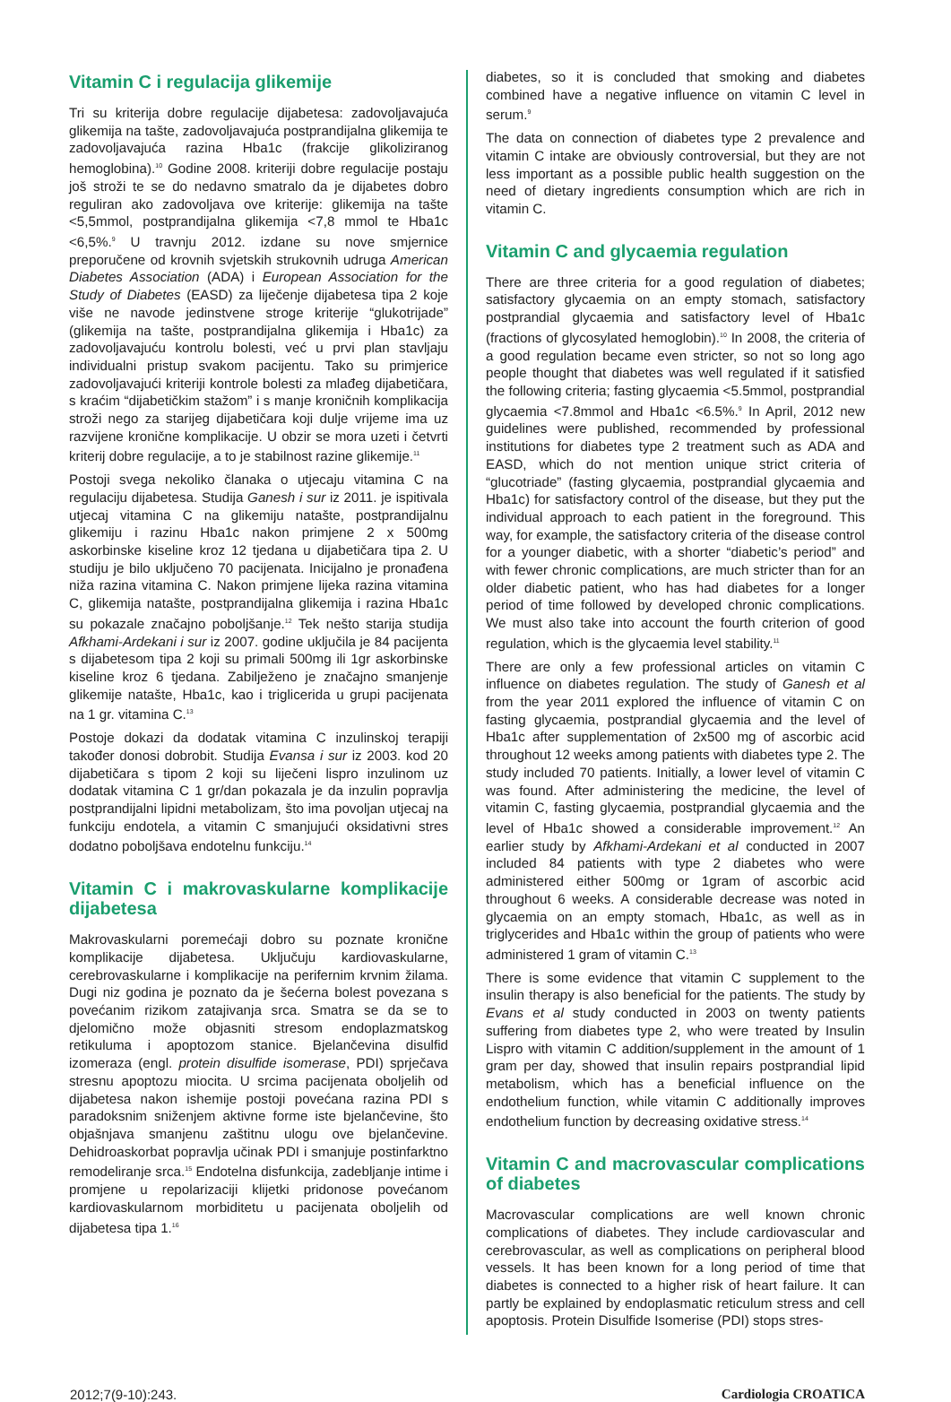Vitamin C i regulacija glikemije
Tri su kriterija dobre regulacije dijabetesa: zadovoljavajuća glikemija na tašte, zadovoljavajuća postprandijalna glikemija te zadovoljavajuća razina Hba1c (frakcije glikoliziranog hemoglobina).<sup>10</sup> Godine 2008. kriteriji dobre regulacije postaju još stroži te se do nedavno smatralo da je dijabetes dobro reguliran ako zadovoljava ove kriterije: glikemija na tašte <5,5mmol, postprandijalna glikemija <7,8 mmol te Hba1c <6,5%.<sup>9</sup> U travnju 2012. izdane su nove smjernice preporučene od krovnih svjetskih strukovnih udruga American Diabetes Association (ADA) i European Association for the Study of Diabetes (EASD) za liječenje dijabetesa tipa 2 koje više ne navode jedinstvene stroge kriterije “glukotrijade” (glikemija na tašte, postprandijalna glikemija i Hba1c) za zadovoljavajuću kontrolu bolesti, već u prvi plan stavljaju individualni pristup svakom pacijentu. Tako su primjerice zadovoljavajući kriteriji kontrole bolesti za mlađeg dijabetičara, s kraćim “dijabetičkim stažom” i s manje kroničnih komplikacija stroži nego za starijeg dijabetičara koji dulje vrijeme ima uz razvijene kronične komplikacije. U obzir se mora uzeti i četvrti kriterij dobre regulacije, a to je stabilnost razine glikemije.<sup>11</sup>
Postoji svega nekoliko članaka o utjecaju vitamina C na regulaciju dijabetesa. Studija Ganesh i sur iz 2011. je ispitivala utjecaj vitamina C na glikemiju natašte, postprandijalnu glikemiju i razinu Hba1c nakon primjene 2 x 500mg askorbinske kiseline kroz 12 tjedana u dijabetičara tipa 2. U studiju je bilo uključeno 70 pacijenata. Inicijalno je pronađena niža razina vitamina C. Nakon primjene lijeka razina vitamina C, glikemija natašte, postprandijalna glikemija i razina Hba1c su pokazale značajno poboljšanje.<sup>12</sup> Tek nešto starija studija Afkhami-Ardekani i sur iz 2007. godine uključila je 84 pacijenta s dijabetesom tipa 2 koji su primali 500mg ili 1gr askorbinske kiseline kroz 6 tjedana. Zabilježeno je značajno smanjenje glikemije natašte, Hba1c, kao i triglicerida u grupi pacijenata na 1 gr. vitamina C.<sup>13</sup>
Postoje dokazi da dodatak vitamina C inzulinskoj terapiji također donosi dobrobit. Studija Evansa i sur iz 2003. kod 20 dijabetičara s tipom 2 koji su liječeni lispro inzulinom uz dodatak vitamina C 1 gr/dan pokazala je da inzulin popravlja postprandijalni lipidni metabolizam, što ima povoljan utjecaj na funkciju endotela, a vitamin C smanjujući oksidativni stres dodatno poboljšava endotelnu funkciju.<sup>14</sup>
Vitamin C i makrovaskularne komplikacije dijabetesa
Makrovaskularni poremećaji dobro su poznate kronične komplikacije dijabetesa. Uključuju kardiovaskularne, cerebrovaskularne i komplikacije na perifernim krvnim žilama. Dugi niz godina je poznato da je šećerna bolest povezana s povećanim rizikom zatajivanja srca. Smatra se da se to djelomično može objasniti stresom endoplazmatskog retikuluma i apoptozom stanice. Bjelančevina disulfid izomeraza (engl. protein disulfide isomerase, PDI) sprječava stresnu apoptozu miocita. U srcima pacijenata oboljelih od dijabetesa nakon ishemije postoji povećana razina PDI s paradoksnim sniženjem aktivne forme iste bjelančevine, što objašnjava smanjenu zaštitnu ulogu ove bjelančevine. Dehidroaskorbat popravlja učinak PDI i smanjuje postinfarktno remodeliranje srca.<sup>15</sup> Endotelna disfunkcija, zadebljanje intime i promjene u repolarizaciji klijetki pridonose povećanom kardiovaskularnom morbiditetu u pacijenata oboljelih od dijabetesa tipa 1.<sup>16</sup>
diabetes, so it is concluded that smoking and diabetes combined have a negative influence on vitamin C level in serum.<sup>9</sup>
The data on connection of diabetes type 2 prevalence and vitamin C intake are obviously controversial, but they are not less important as a possible public health suggestion on the need of dietary ingredients consumption which are rich in vitamin C.
Vitamin C and glycaemia regulation
There are three criteria for a good regulation of diabetes; satisfactory glycaemia on an empty stomach, satisfactory postprandial glycaemia and satisfactory level of Hba1c (fractions of glycosylated hemoglobin).<sup>10</sup> In 2008, the criteria of a good regulation became even stricter, so not so long ago people thought that diabetes was well regulated if it satisfied the following criteria; fasting glycaemia <5.5mmol, postprandial glycaemia <7.8mmol and Hba1c <6.5%.<sup>9</sup> In April, 2012 new guidelines were published, recommended by professional institutions for diabetes type 2 treatment such as ADA and EASD, which do not mention unique strict criteria of “glucotriade” (fasting glycaemia, postprandial glycaemia and Hba1c) for satisfactory control of the disease, but they put the individual approach to each patient in the foreground. This way, for example, the satisfactory criteria of the disease control for a younger diabetic, with a shorter “diabetic’s period” and with fewer chronic complications, are much stricter than for an older diabetic patient, who has had diabetes for a longer period of time followed by developed chronic complications. We must also take into account the fourth criterion of good regulation, which is the glycaemia level stability.<sup>11</sup>
There are only a few professional articles on vitamin C influence on diabetes regulation. The study of Ganesh et al from the year 2011 explored the influence of vitamin C on fasting glycaemia, postprandial glycaemia and the level of Hba1c after supplementation of 2x500 mg of ascorbic acid throughout 12 weeks among patients with diabetes type 2. The study included 70 patients. Initially, a lower level of vitamin C was found. After administering the medicine, the level of vitamin C, fasting glycaemia, postprandial glycaemia and the level of Hba1c showed a considerable improvement.<sup>12</sup> An earlier study by Afkhami-Ardekani et al conducted in 2007 included 84 patients with type 2 diabetes who were administered either 500mg or 1gram of ascorbic acid throughout 6 weeks. A considerable decrease was noted in glycaemia on an empty stomach, Hba1c, as well as in triglycerides and Hba1c within the group of patients who were administered 1 gram of vitamin C.<sup>13</sup>
There is some evidence that vitamin C supplement to the insulin therapy is also beneficial for the patients. The study by Evans et al study conducted in 2003 on twenty patients suffering from diabetes type 2, who were treated by Insulin Lispro with vitamin C addition/supplement in the amount of 1 gram per day, showed that insulin repairs postprandial lipid metabolism, which has a beneficial influence on the endothelium function, while vitamin C additionally improves endothelium function by decreasing oxidative stress.<sup>14</sup>
Vitamin C and macrovascular complications of diabetes
Macrovascular complications are well known chronic complications of diabetes. They include cardiovascular and cerebrovascular, as well as complications on peripheral blood vessels. It has been known for a long period of time that diabetes is connected to a higher risk of heart failure. It can partly be explained by endoplasmatic reticulum stress and cell apoptosis. Protein Disulfide Isomerise (PDI) stops stres-
2012;7(9-10):243. Cardiologia CROATICA